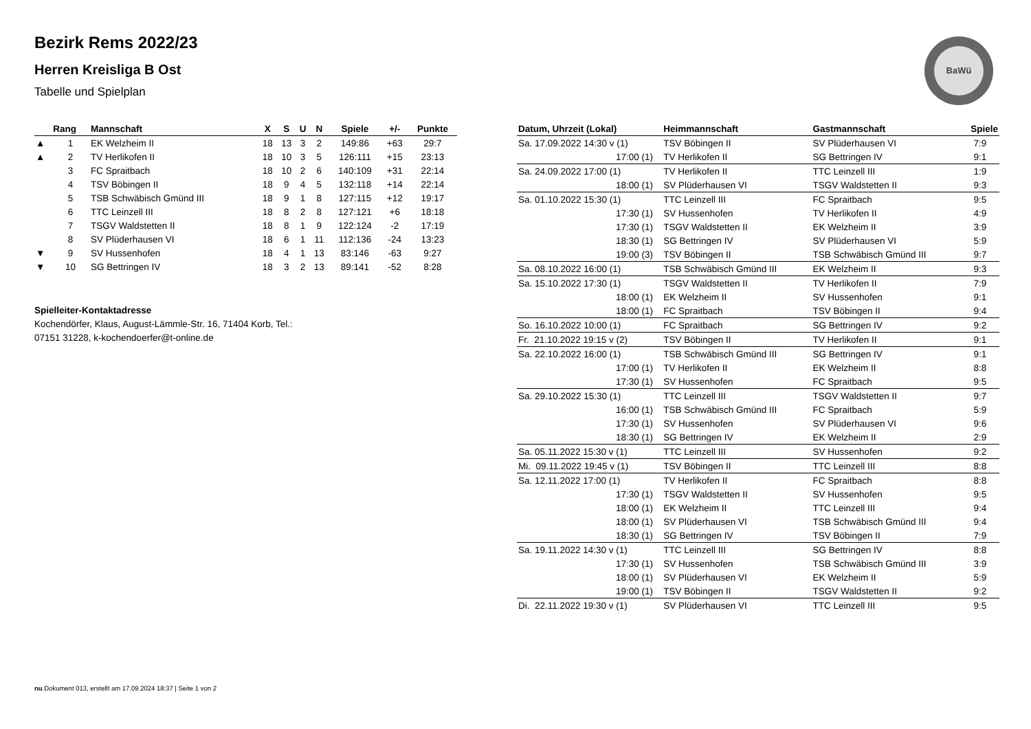Bezirk Rems 2022/23
Herren Kreisliga B Ost
Tabelle und Spielplan
BaWü
| | Rang | Mannschaft | X | S | U | N | Spiele | +/- | Punkte |
| --- | --- | --- | --- | --- | --- | --- | --- | --- | --- |
| ▲ | 1 | EK Welzheim II | 18 | 13 | 3 | 2 | 149:86 | +63 | 29:7 |
| ▲ | 2 | TV Herlikofen II | 18 | 10 | 3 | 5 | 126:111 | +15 | 23:13 |
| | 3 | FC Spraitbach | 18 | 10 | 2 | 6 | 140:109 | +31 | 22:14 |
| | 4 | TSV Böbingen II | 18 | 9 | 4 | 5 | 132:118 | +14 | 22:14 |
| | 5 | TSB Schwäbisch Gmünd III | 18 | 9 | 1 | 8 | 127:115 | +12 | 19:17 |
| | 6 | TTC Leinzell III | 18 | 8 | 2 | 8 | 127:121 | +6 | 18:18 |
| | 7 | TSGV Waldstetten II | 18 | 8 | 1 | 9 | 122:124 | -2 | 17:19 |
| | 8 | SV Plüderhausen VI | 18 | 6 | 1 | 11 | 112:136 | -24 | 13:23 |
| ▼ | 9 | SV Hussenhofen | 18 | 4 | 1 | 13 | 83:146 | -63 | 9:27 |
| ▼ | 10 | SG Bettringen IV | 18 | 3 | 2 | 13 | 89:141 | -52 | 8:28 |
Spielleiter-Kontaktadresse
Kochendörfer, Klaus, August-Lämmle-Str. 16, 71404 Korb, Tel.:
07151 31228, k-kochendoerfer@t-online.de
| Datum, Uhrzeit (Lokal) | Heimmannschaft | Gastmannschaft | Spiele |
| --- | --- | --- | --- |
| Sa. 17.09.2022 14:30 v (1) | TSV Böbingen II | SV Plüderhausen VI | 7:9 |
| 17:00 (1) | TV Herlikofen II | SG Bettringen IV | 9:1 |
| Sa. 24.09.2022 17:00 (1) | TV Herlikofen II | TTC Leinzell III | 1:9 |
| 18:00 (1) | SV Plüderhausen VI | TSGV Waldstetten II | 9:3 |
| Sa. 01.10.2022 15:30 (1) | TTC Leinzell III | FC Spraitbach | 9:5 |
| 17:30 (1) | SV Hussenhofen | TV Herlikofen II | 4:9 |
| 17:30 (1) | TSGV Waldstetten II | EK Welzheim II | 3:9 |
| 18:30 (1) | SG Bettringen IV | SV Plüderhausen VI | 5:9 |
| 19:00 (3) | TSV Böbingen II | TSB Schwäbisch Gmünd III | 9:7 |
| Sa. 08.10.2022 16:00 (1) | TSB Schwäbisch Gmünd III | EK Welzheim II | 9:3 |
| Sa. 15.10.2022 17:30 (1) | TSGV Waldstetten II | TV Herlikofen II | 7:9 |
| 18:00 (1) | EK Welzheim II | SV Hussenhofen | 9:1 |
| 18:00 (1) | FC Spraitbach | TSV Böbingen II | 9:4 |
| So. 16.10.2022 10:00 (1) | FC Spraitbach | SG Bettringen IV | 9:2 |
| Fr. 21.10.2022 19:15 v (2) | TSV Böbingen II | TV Herlikofen II | 9:1 |
| Sa. 22.10.2022 16:00 (1) | TSB Schwäbisch Gmünd III | SG Bettringen IV | 9:1 |
| 17:00 (1) | TV Herlikofen II | EK Welzheim II | 8:8 |
| 17:30 (1) | SV Hussenhofen | FC Spraitbach | 9:5 |
| Sa. 29.10.2022 15:30 (1) | TTC Leinzell III | TSGV Waldstetten II | 9:7 |
| 16:00 (1) | TSB Schwäbisch Gmünd III | FC Spraitbach | 5:9 |
| 17:30 (1) | SV Hussenhofen | SV Plüderhausen VI | 9:6 |
| 18:30 (1) | SG Bettringen IV | EK Welzheim II | 2:9 |
| Sa. 05.11.2022 15:30 v (1) | TTC Leinzell III | SV Hussenhofen | 9:2 |
| Mi. 09.11.2022 19:45 v (1) | TSV Böbingen II | TTC Leinzell III | 8:8 |
| Sa. 12.11.2022 17:00 (1) | TV Herlikofen II | FC Spraitbach | 8:8 |
| 17:30 (1) | TSGV Waldstetten II | SV Hussenhofen | 9:5 |
| 18:00 (1) | EK Welzheim II | TTC Leinzell III | 9:4 |
| 18:00 (1) | SV Plüderhausen VI | TSB Schwäbisch Gmünd III | 9:4 |
| 18:30 (1) | SG Bettringen IV | TSV Böbingen II | 7:9 |
| Sa. 19.11.2022 14:30 v (1) | TTC Leinzell III | SG Bettringen IV | 8:8 |
| 17:30 (1) | SV Hussenhofen | TSB Schwäbisch Gmünd III | 3:9 |
| 18:00 (1) | SV Plüderhausen VI | EK Welzheim II | 5:9 |
| 19:00 (1) | TSV Böbingen II | TSGV Waldstetten II | 9:2 |
| Di. 22.11.2022 19:30 v (1) | SV Plüderhausen VI | TTC Leinzell III | 9:5 |
nu.Dokument 013, erstellt am 17.09.2024 18:37 | Seite 1 von 2